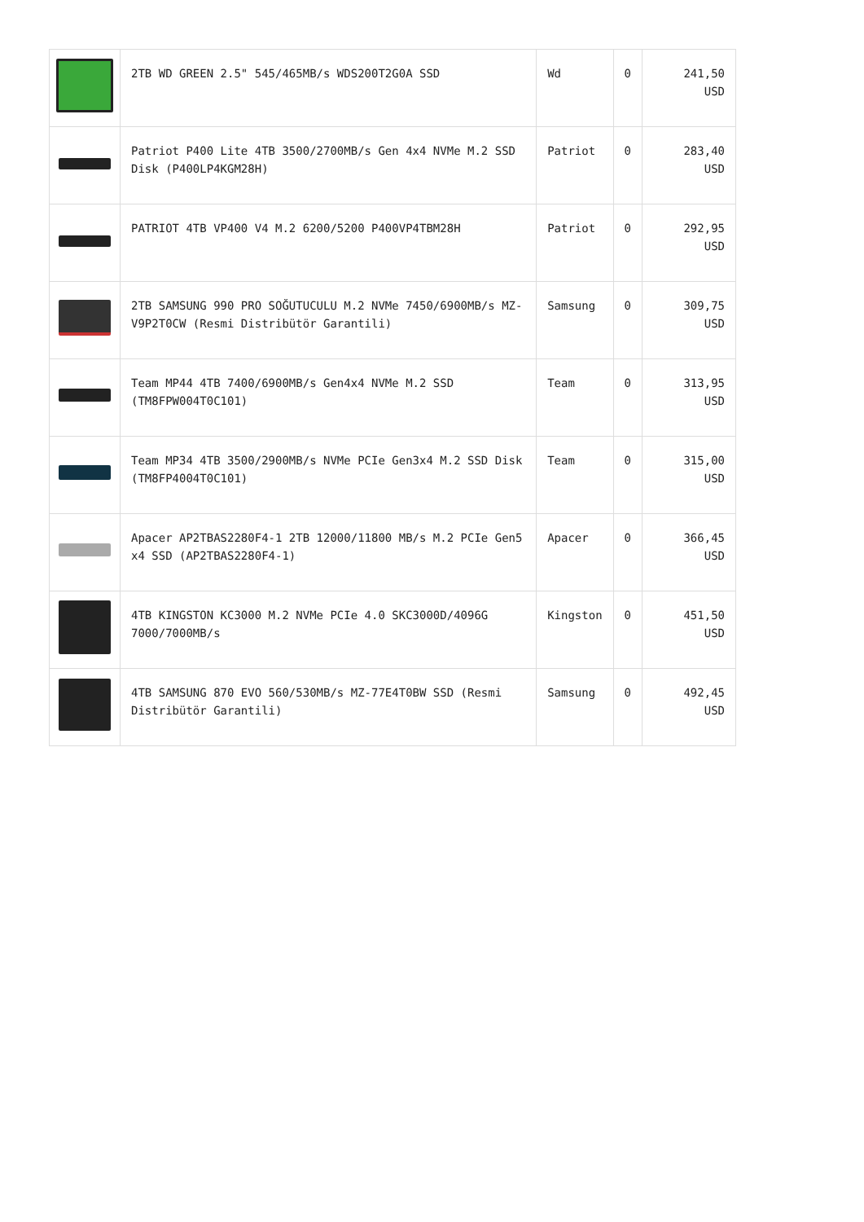| | 2TB WD GREEN 2.5" 545/465MB/s WDS200T2G0A SSD | Wd | 0 | 241,50 USD |
| | Patriot P400 Lite 4TB 3500/2700MB/s Gen 4x4 NVMe M.2 SSD Disk (P400LP4KGM28H) | Patriot | 0 | 283,40 USD |
| | PATRIOT 4TB VP400 V4 M.2 6200/5200 P400VP4TBM28H | Patriot | 0 | 292,95 USD |
| | 2TB SAMSUNG 990 PRO SOĞUTUCULU M.2 NVMe 7450/6900MB/s MZ-V9P2T0CW (Resmi Distribütör Garantili) | Samsung | 0 | 309,75 USD |
| | Team MP44 4TB 7400/6900MB/s Gen4x4 NVMe M.2 SSD (TM8FPW004T0C101) | Team | 0 | 313,95 USD |
| | Team MP34 4TB 3500/2900MB/s NVMe PCIe Gen3x4 M.2 SSD Disk (TM8FP4004T0C101) | Team | 0 | 315,00 USD |
| | Apacer AP2TBAS2280F4-1 2TB 12000/11800 MB/s M.2 PCIe Gen5 x4 SSD (AP2TBAS2280F4-1) | Apacer | 0 | 366,45 USD |
| | 4TB KINGSTON KC3000 M.2 NVMe PCIe 4.0 SKC3000D/4096G 7000/7000MB/s | Kingston | 0 | 451,50 USD |
| | 4TB SAMSUNG 870 EVO 560/530MB/s MZ-77E4T0BW SSD (Resmi Distribütör Garantili) | Samsung | 0 | 492,45 USD |